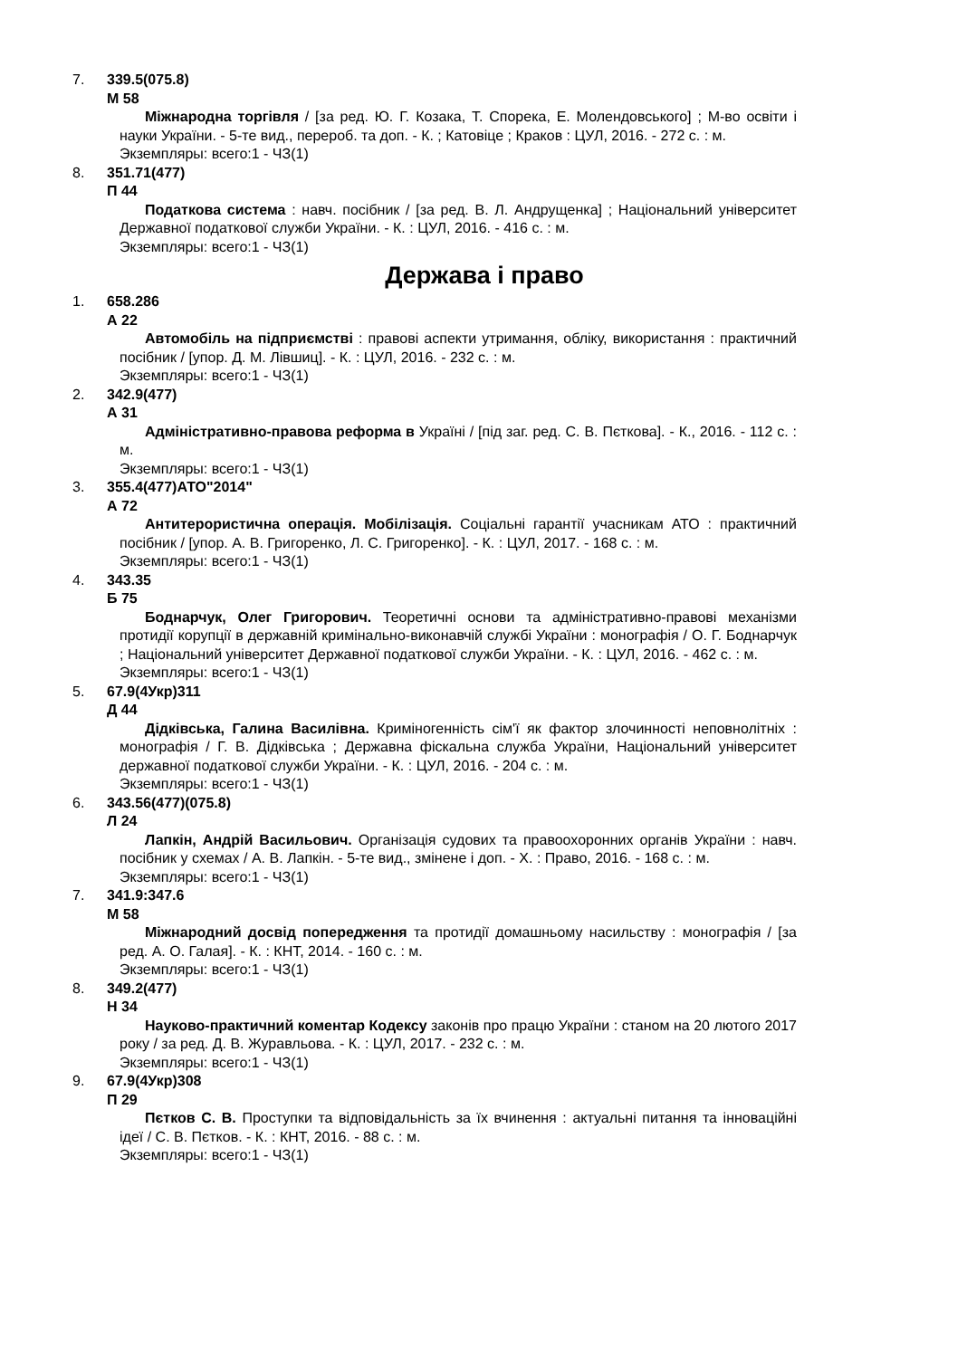7. 339.5(075.8)
М 58
Міжнародна торгівля / [за ред. Ю. Г. Козака, Т. Спорека, Е. Молендовського] ; М-во освіти і науки України. - 5-те вид., перероб. та доп. - К. ; Катовіце ; Краков : ЦУЛ, 2016. - 272 с. : м.
Экземпляры: всего:1 - ЧЗ(1)
8. 351.71(477)
П 44
Податкова система : навч. посібник / [за ред. В. Л. Андрущенка] ; Національний університет Державної податкової служби України. - К. : ЦУЛ, 2016. - 416 с. : м.
Экземпляры: всего:1 - ЧЗ(1)
Держава і право
1. 658.286
А 22
Автомобіль на підприємстві : правові аспекти утримання, обліку, використання : практичний посібник / [упор. Д. М. Лівшиц]. - К. : ЦУЛ, 2016. - 232 с. : м.
Экземпляры: всего:1 - ЧЗ(1)
2. 342.9(477)
А 31
Адміністративно-правова реформа в Україні / [під заг. ред. С. В. Пєткова]. - К., 2016. - 112 с. : м.
Экземпляры: всего:1 - ЧЗ(1)
3. 355.4(477)АТО"2014"
А 72
Антитерористична операція. Мобілізація. Соціальні гарантії учасникам АТО : практичний посібник / [упор. А. В. Григоренко, Л. С. Григоренко]. - К. : ЦУЛ, 2017. - 168 с. : м.
Экземпляры: всего:1 - ЧЗ(1)
4. 343.35
Б 75
Боднарчук, Олег Григорович. Теоретичні основи та адміністративно-правові механізми протидії корупції в державній кримінально-виконавчій службі України : монографія / О. Г. Боднарчук ; Національний університет Державної податкової служби України. - К. : ЦУЛ, 2016. - 462 с. : м.
Экземпляры: всего:1 - ЧЗ(1)
5. 67.9(4Укр)311
Д 44
Дідківська, Галина Василівна. Криміногенність сім'ї як фактор злочинності неповнолітніх : монографія / Г. В. Дідківська ; Державна фіскальна служба України, Національний університет державної податкової служби України. - К. : ЦУЛ, 2016. - 204 с. : м.
Экземпляры: всего:1 - ЧЗ(1)
6. 343.56(477)(075.8)
Л 24
Лапкін, Андрій Васильович. Організація судових та правоохоронних органів України : навч. посібник у схемах / А. В. Лапкін. - 5-те вид., змінене і доп. - Х. : Право, 2016. - 168 с. : м.
Экземпляры: всего:1 - ЧЗ(1)
7. 341.9:347.6
М 58
Міжнародний досвід попередження та протидії домашньому насильству : монографія / [за ред. А. О. Галая]. - К. : КНТ, 2014. - 160 с. : м.
Экземпляры: всего:1 - ЧЗ(1)
8. 349.2(477)
Н 34
Науково-практичний коментар Кодексу законів про працю України : станом на 20 лютого 2017 року / за ред. Д. В. Журавльова. - К. : ЦУЛ, 2017. - 232 с. : м.
Экземпляры: всего:1 - ЧЗ(1)
9. 67.9(4Укр)308
П 29
Пєтков С. В. Проступки та відповідальність за їх вчинення : актуальні питання та інноваційні ідеї / С. В. Пєтков. - К. : КНТ, 2016. - 88 с. : м.
Экземпляры: всего:1 - ЧЗ(1)